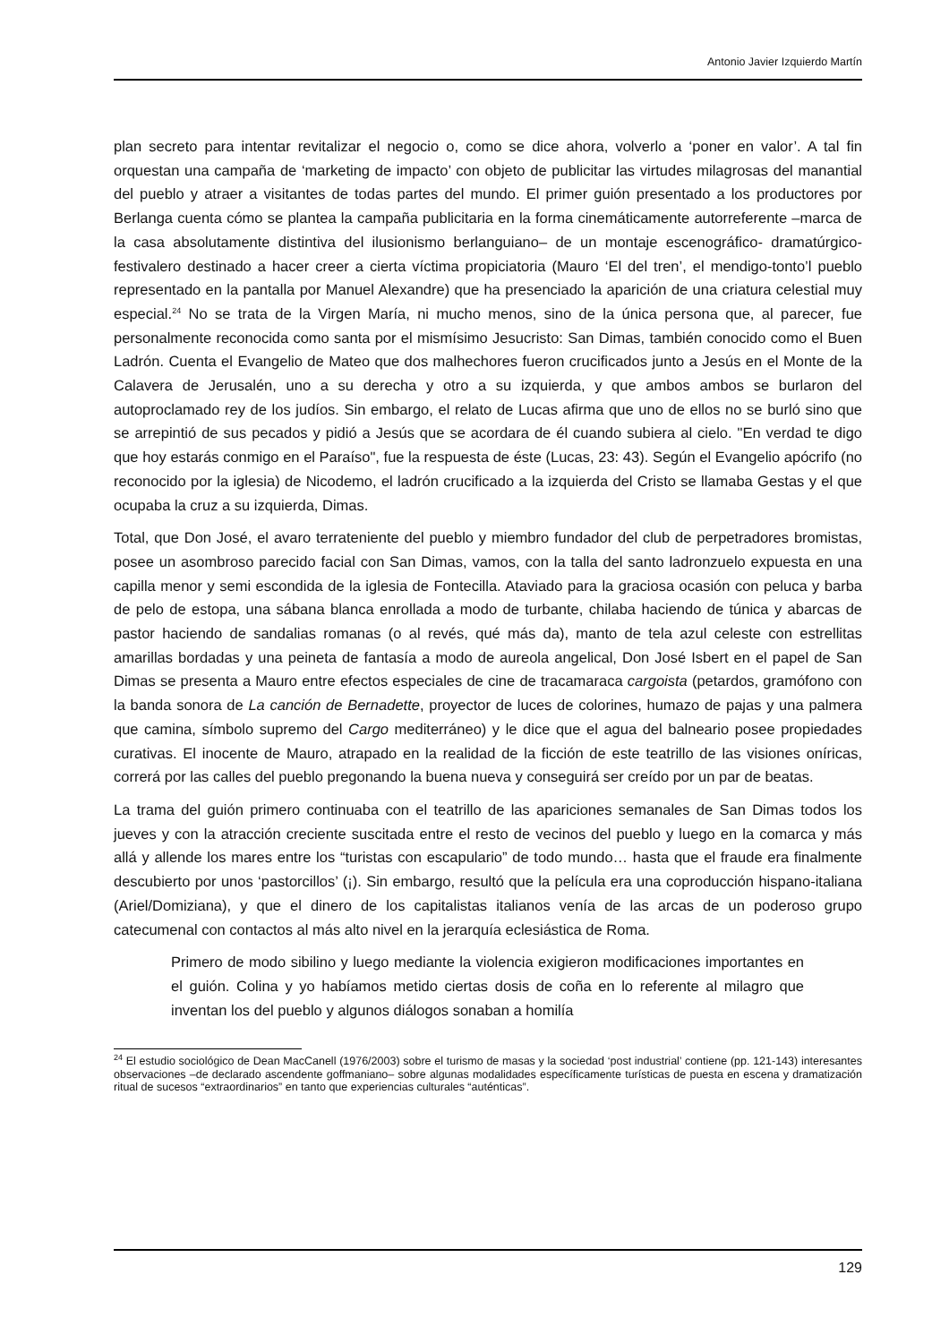Antonio Javier Izquierdo Martín
plan secreto para intentar revitalizar el negocio o, como se dice ahora, volverlo a ‘poner en valor’. A tal fin orquestan una campaña de ‘marketing de impacto’ con objeto de publicitar las virtudes milagrosas del manantial del pueblo y atraer a visitantes de todas partes del mundo. El primer guión presentado a los productores por Berlanga cuenta cómo se plantea la campaña publicitaria en la forma cinemáticamente autorreferente –marca de la casa absolutamente distintiva del ilusionismo berlanguiano– de un montaje escenográfico- dramatúrgico-festivalero destinado a hacer creer a cierta víctima propiciatoria (Mauro ‘El del tren’, el mendigo-tonto’l pueblo representado en la pantalla por Manuel Alexandre) que ha presenciado la aparición de una criatura celestial muy especial.<sup>24</sup> No se trata de la Virgen María, ni mucho menos, sino de la única persona que, al parecer, fue personalmente reconocida como santa por el mismísimo Jesucristo: San Dimas, también conocido como el Buen Ladrón. Cuenta el Evangelio de Mateo que dos malhechores fueron crucificados junto a Jesús en el Monte de la Calavera de Jerusalén, uno a su derecha y otro a su izquierda, y que ambos ambos se burlaron del autoproclamado rey de los judíos. Sin embargo, el relato de Lucas afirma que uno de ellos no se burló sino que se arrepintió de sus pecados y pidió a Jesús que se acordara de él cuando subiera al cielo. "En verdad te digo que hoy estarás conmigo en el Paraíso", fue la respuesta de éste (Lucas, 23: 43). Según el Evangelio apócrifo (no reconocido por la iglesia) de Nicodemo, el ladrón crucificado a la izquierda del Cristo se llamaba Gestas y el que ocupaba la cruz a su izquierda, Dimas.
Total, que Don José, el avaro terrateniente del pueblo y miembro fundador del club de perpetradores bromistas, posee un asombroso parecido facial con San Dimas, vamos, con la talla del santo ladronzuelo expuesta en una capilla menor y semi escondida de la iglesia de Fontecilla. Ataviado para la graciosa ocasión con peluca y barba de pelo de estopa, una sábana blanca enrollada a modo de turbante, chilaba haciendo de túnica y abarcas de pastor haciendo de sandalias romanas (o al revés, qué más da), manto de tela azul celeste con estrellitas amarillas bordadas y una peineta de fantasía a modo de aureola angelical, Don José Isbert en el papel de San Dimas se presenta a Mauro entre efectos especiales de cine de tracamaraca cargoista (petardos, gramófono con la banda sonora de La canción de Bernadette, proyector de luces de colorines, humazo de pajas y una palmera que camina, símbolo supremo del Cargo mediterráneo) y le dice que el agua del balneario posee propiedades curativas. El inocente de Mauro, atrapado en la realidad de la ficción de este teatrillo de las visiones oníricas, correrá por las calles del pueblo pregonando la buena nueva y conseguirá ser creído por un par de beatas.
La trama del guión primero continuaba con el teatrillo de las apariciones semanales de San Dimas todos los jueves y con la atracción creciente suscitada entre el resto de vecinos del pueblo y luego en la comarca y más allá y allende los mares entre los “turistas con escapulario” de todo mundo… hasta que el fraude era finalmente descubierto por unos ‘pastorcillos’ (¡). Sin embargo, resultó que la película era una coproducción hispano-italiana (Ariel/Domiziana), y que el dinero de los capitalistas italianos venía de las arcas de un poderoso grupo catecumenal con contactos al más alto nivel en la jerarquía eclesiástica de Roma.
Primero de modo sibilino y luego mediante la violencia exigieron modificaciones importantes en el guión. Colina y yo habíamos metido ciertas dosis de coña en lo referente al milagro que inventan los del pueblo y algunos diálogos sonaban a homilía
<sup>24</sup> El estudio sociológico de Dean MacCanell (1976/2003) sobre el turismo de masas y la sociedad ‘post industrial’ contiene (pp. 121-143) interesantes observaciones –de declarado ascendente goffmaniano– sobre algunas modalidades específicamente turísticas de puesta en escena y dramatización ritual de sucesos “extraordinarios” en tanto que experiencias culturales “auténticas”.
129